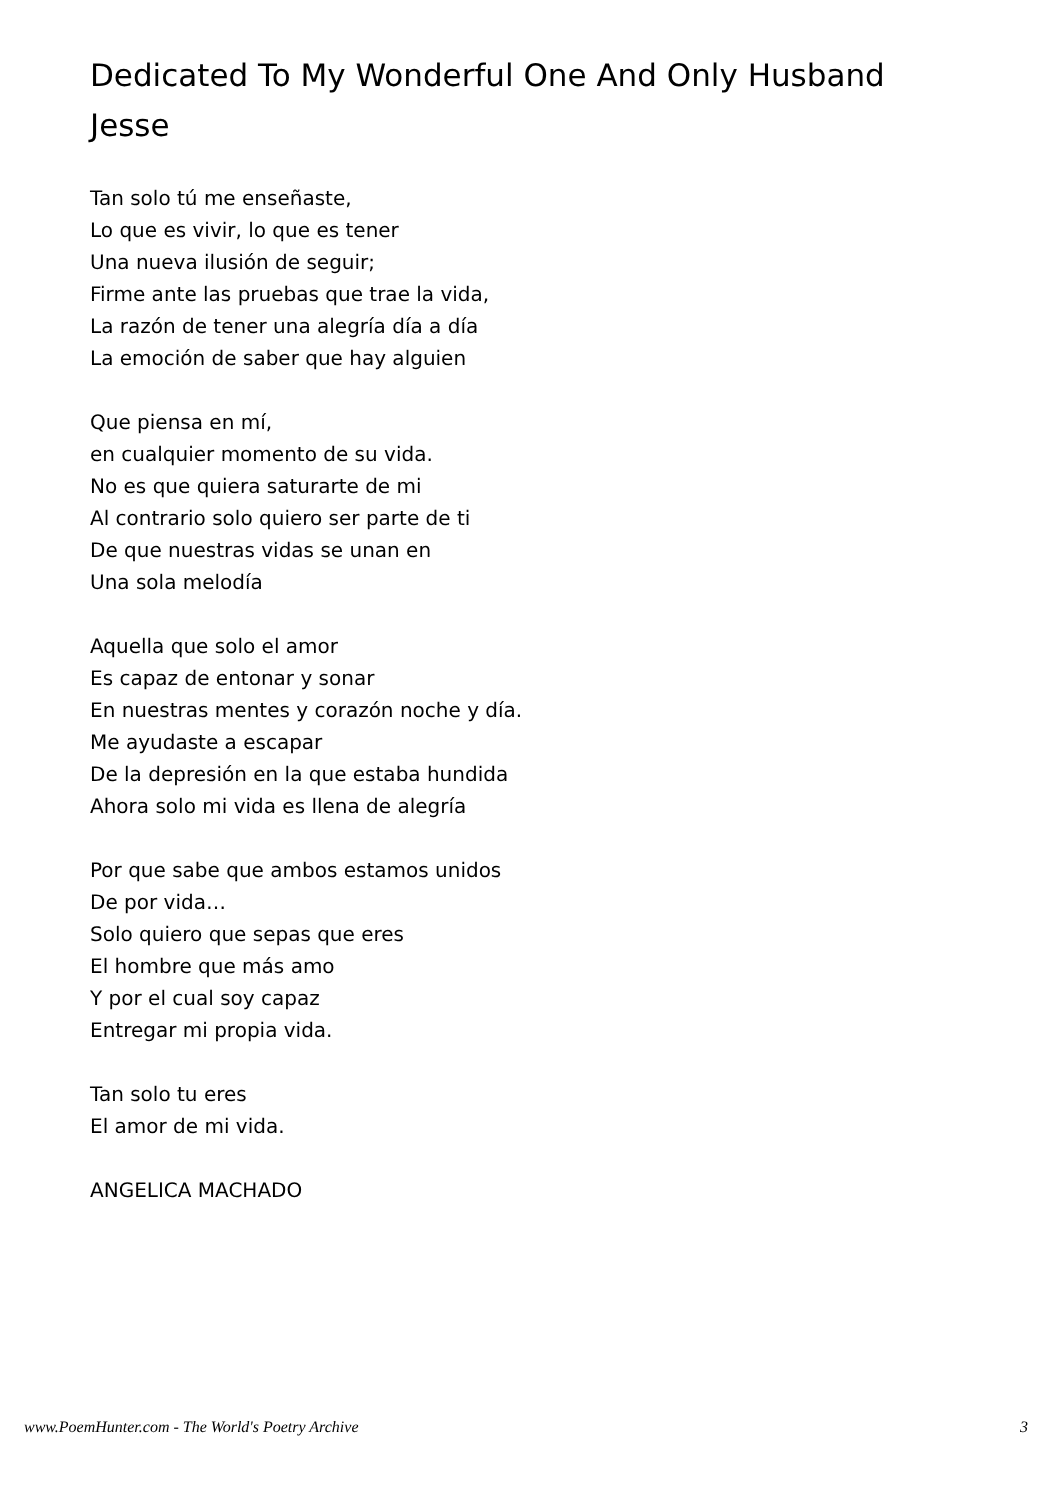Dedicated To My Wonderful One And Only Husband Jesse
Tan solo tú me enseñaste,
Lo que es vivir, lo que es tener
Una nueva ilusión de seguir;
Firme ante las pruebas que trae la vida,
La razón de tener una alegría día a día
La emoción de saber que hay alguien
Que piensa en mí,
en cualquier momento de su vida.
No es que quiera saturarte de mi
Al contrario solo quiero ser parte de ti
De que nuestras vidas se unan en
Una sola melodía
Aquella que solo el amor
Es capaz de entonar y sonar
En nuestras mentes y corazón noche y día.
Me ayudaste a escapar
De la depresión en la que estaba hundida
Ahora solo mi vida es llena de alegría
Por que sabe que ambos estamos unidos
De por vida…
Solo quiero que sepas que eres
El hombre que más amo
Y por el cual soy capaz
Entregar mi propia vida.
Tan solo tu eres
El amor de mi vida.
ANGELICA MACHADO
www.PoemHunter.com - The World's Poetry Archive 3